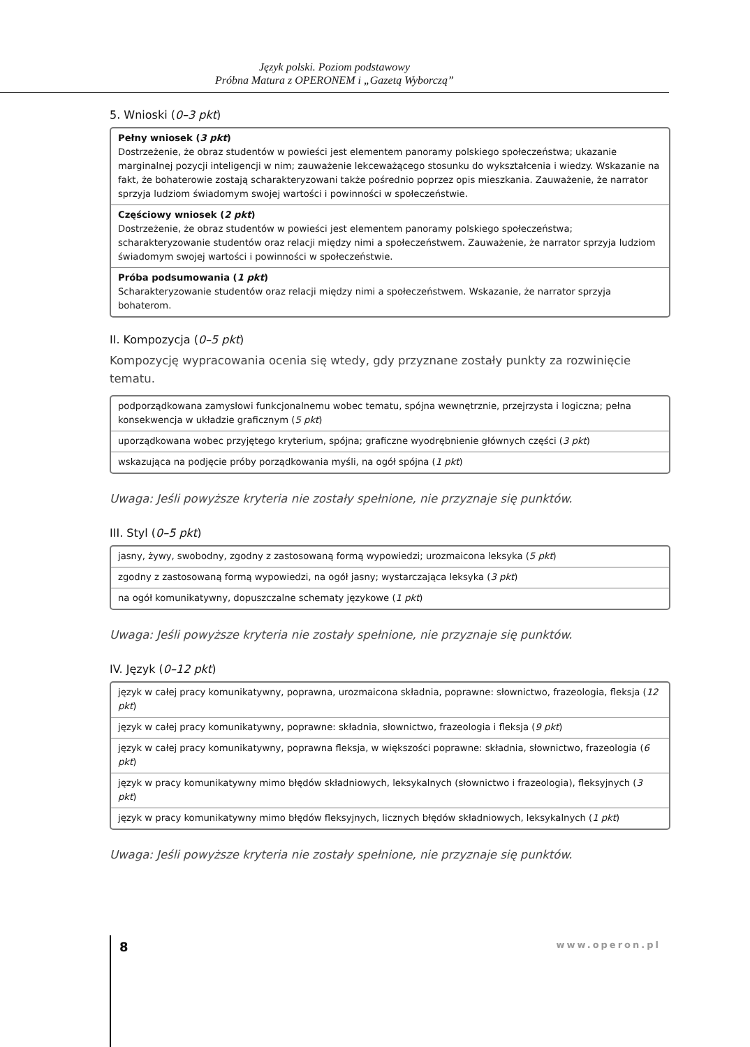Język polski. Poziom podstawowy
Próbna Matura z OPERONEM i „Gazetą Wyborczą”
5. Wnioski (0–3 pkt)
| Pełny wniosek ( 3 pkt ) Dostrzeżenie, że obraz studentów w powieści jest elementem panoramy polskiego społeczeństwa; ukazanie marginalnej pozycji inteligencji w nim; zauważenie lekceważącego stosunku do wykształcenia i wiedzy. Wskazanie na fakt, że bohaterowie zostają scharakteryzowani także pośrednio poprzez opis mieszkania. Zauważenie, że narrator sprzyja ludziom świadomym swojej wartości i powinności w społeczeństwie. |
| Częściowy wniosek ( 2 pkt ) Dostrzeżenie, że obraz studentów w powieści jest elementem panoramy polskiego społeczeństwa; scharakteryzowanie studentów oraz relacji między nimi a społeczeństwem. Zauważenie, że narrator sprzyja ludziom świadomym swojej wartości i powinności w społeczeństwie. |
| Próba podsumowania ( 1 pkt ) Scharakteryzowanie studentów oraz relacji między nimi a społeczeństwem. Wskazanie, że narrator sprzyja bohaterom. |
II. Kompozycja (0–5 pkt)
Kompozycję wypracowania ocenia się wtedy, gdy przyznane zostały punkty za rozwinięcie tematu.
| podporządkowana zamysłowi funkcjonalnemu wobec tematu, spójna wewnętrznie, przejrzysta i logiczna; pełna konsekwencja w układzie graficznym ( 5 pkt ) |
| uporządkowana wobec przyjętego kryterium, spójna; graficzne wyodrębnienie głównych części ( 3 pkt ) |
| wskazująca na podjęcie próby porządkowania myśli, na ogół spójna ( 1 pkt ) |
Uwaga: Jeśli powyższe kryteria nie zostały spełnione, nie przyznaje się punktów.
III. Styl (0–5 pkt)
| jasny, żywy, swobodny, zgodny z zastosowaną formą wypowiedzi; urozmaicona leksyka ( 5 pkt ) |
| zgodny z zastosowaną formą wypowiedzi, na ogół jasny; wystarczająca leksyka ( 3 pkt ) |
| na ogół komunikatywny, dopuszczalne schematy językowe ( 1 pkt ) |
Uwaga: Jeśli powyższe kryteria nie zostały spełnione, nie przyznaje się punktów.
IV. Język (0–12 pkt)
| język w całej pracy komunikatywny, poprawna, urozmaicona składnia, poprawne: słownictwo, frazeologia, fleksja ( 12 pkt ) |
| język w całej pracy komunikatywny, poprawne: składnia, słownictwo, frazeologia i fleksja ( 9 pkt ) |
| język w całej pracy komunikatywny, poprawna fleksja, w większości poprawne: składnia, słownictwo, frazeologia ( 6 pkt ) |
| język w pracy komunikatywny mimo błędów składniowych, leksykalnych (słownictwo i frazeologia), fleksyjnych ( 3 pkt ) |
| język w pracy komunikatywny mimo błędów fleksyjnych, licznych błędów składniowych, leksykalnych ( 1 pkt ) |
Uwaga: Jeśli powyższe kryteria nie zostały spełnione, nie przyznaje się punktów.
8 www.operon.pl